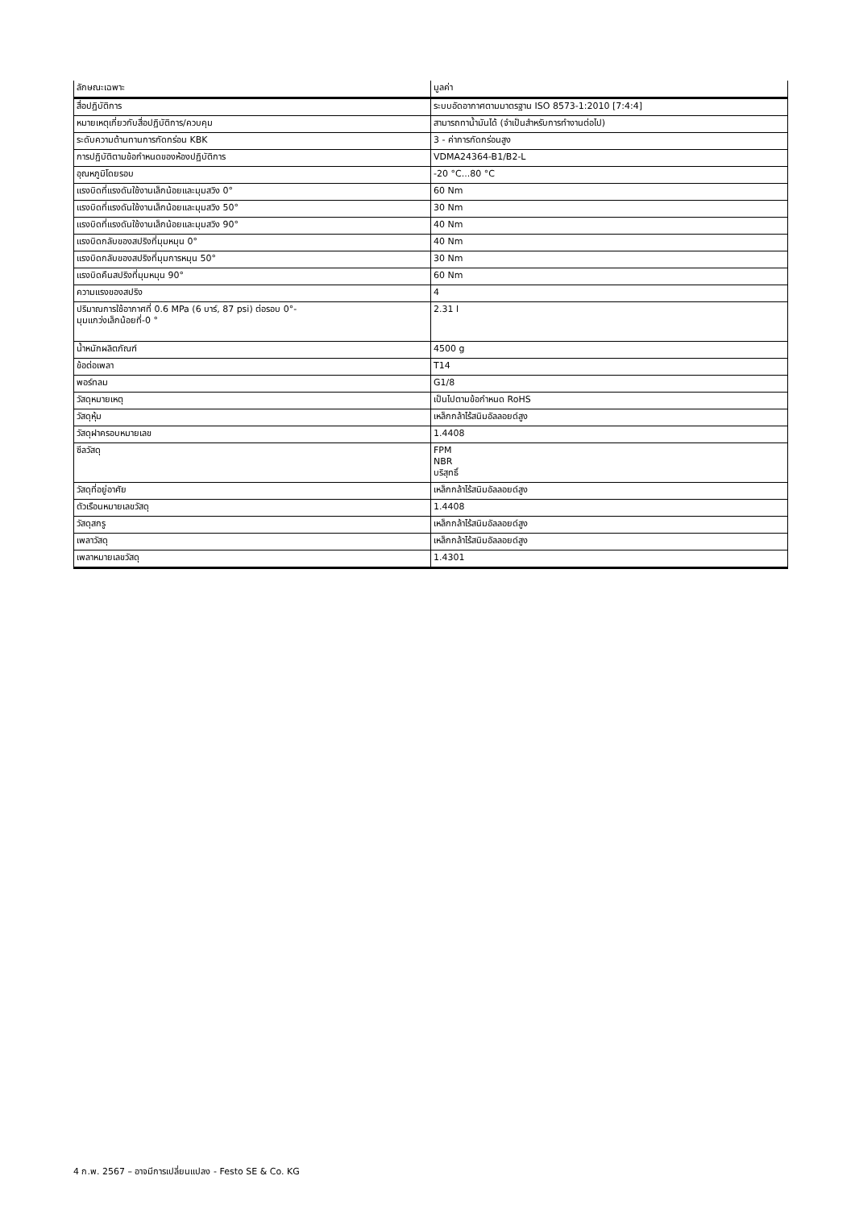| ลักษณะเฉพาะ | มูลค่า |
| --- | --- |
| สื่อปฏิบัติการ | ระบบอัดอากาศตามมาตรฐาน ISO 8573-1:2010 [7:4:4] |
| หมายเหตุเกี่ยวกับสื่อปฏิบัติการ/ควบคุม | สามารถทาน้ำมันได้ (จำเป็นสำหรับการทำงานต่อไป) |
| ระดับความต้านทานการกัดกร่อน KBK | 3 - ค่าการกัดกร่อนสูง |
| การปฏิบัติตามข้อกำหนดของห้องปฏิบัติการ | VDMA24364-B1/B2-L |
| อุณหภูมิโดยรอบ | -20 °C...80 °C |
| แรงบิดที่แรงดันใช้งานเล็กน้อยและมุมสวิง 0° | 60 Nm |
| แรงบิดที่แรงดันใช้งานเล็กน้อยและมุมสวิง 50° | 30 Nm |
| แรงบิดที่แรงดันใช้งานเล็กน้อยและมุมสวิง 90° | 40 Nm |
| แรงบิดกลับของสปริงที่มุมหมุน 0° | 40 Nm |
| แรงบิดกลับของสปริงที่มุมการหมุน 50° | 30 Nm |
| แรงบิดคืนสปริงที่มุมหมุน 90° | 60 Nm |
| ความแรงของสปริง | 4 |
| ปริมาณการใช้อากาศที่ 0.6 MPa (6 บาร์, 87 psi) ต่อรอบ 0°- มุมแกว่งเล็กน้อยที่-0 ° | 2.31 l |
| น้ำหนักผลิตภัณฑ์ | 4500 g |
| ข้อต่อเพลา | T14 |
| พอร์ทลม | G1/8 |
| วัสดุหมายเหตุ | เป็นไปตามข้อกำหนด RoHS |
| วัสดุหุ้ม | เหล็กกล้าไร้สนิมอัลลอยด์สูง |
| วัสดุฝาครอบหมายเลข | 1.4408 |
| ซีลวัสดุ | FPM NBR บริสุทธิ์ |
| วัสดุที่อยู่อาศัย | เหล็กกล้าไร้สนิมอัลลอยด์สูง |
| ตัวเรือนหมายเลขวัสดุ | 1.4408 |
| วัสดุสกรู | เหล็กกล้าไร้สนิมอัลลอยด์สูง |
| เพลาวัสดุ | เหล็กกล้าไร้สนิมอัลลอยด์สูง |
| เพลาหมายเลขวัสดุ | 1.4301 |
4 ก.พ. 2567 – อาจมีการเปลี่ยนแปลง - Festo SE & Co. KG